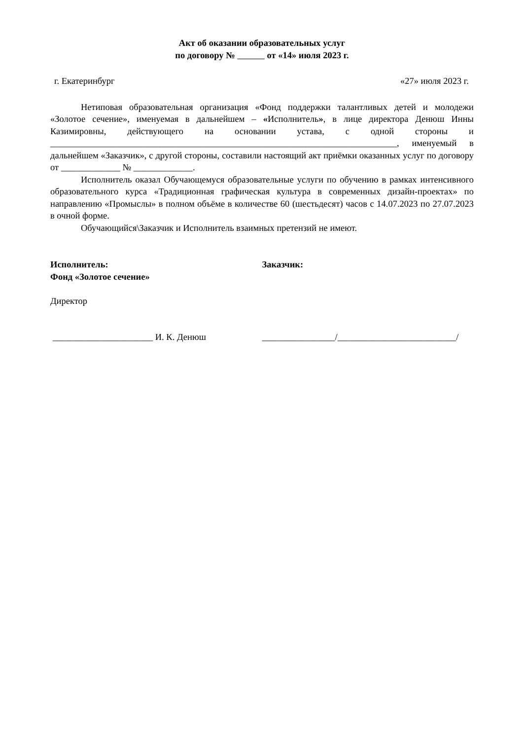Акт об оказании образовательных услуг
по договору № от «14» июля 2023 г.
г. Екатеринбург «27» июля 2023 г.
Нетиповая образовательная организация «Фонд поддержки талантливых детей и молодежи «Золотое сечение», именуемая в дальнейшем – «Исполнитель», в лице директора Денюш Инны Казимировны, действующего на основании устава, с одной стороны и ____________________________________________________________________________, именуемый в дальнейшем «Заказчик», с другой стороны, составили настоящий акт приёмки оказанных услуг по договору от _____________ № _____________.
Исполнитель оказал Обучающемуся образовательные услуги по обучению в рамках интенсивного образовательного курса «Традиционная графическая культура в современных дизайн-проектах» по направлению «Промыслы» в полном объёме в количестве 60 (шестьдесят) часов с 14.07.2023 по 27.07.2023 в очной форме.
Обучающийся\Заказчик и Исполнитель взаимных претензий не имеют.
Исполнитель:
Фонд «Золотое сечение»
Директор
______________________ И. К. Денюш
Заказчик:
________________/__________________________/